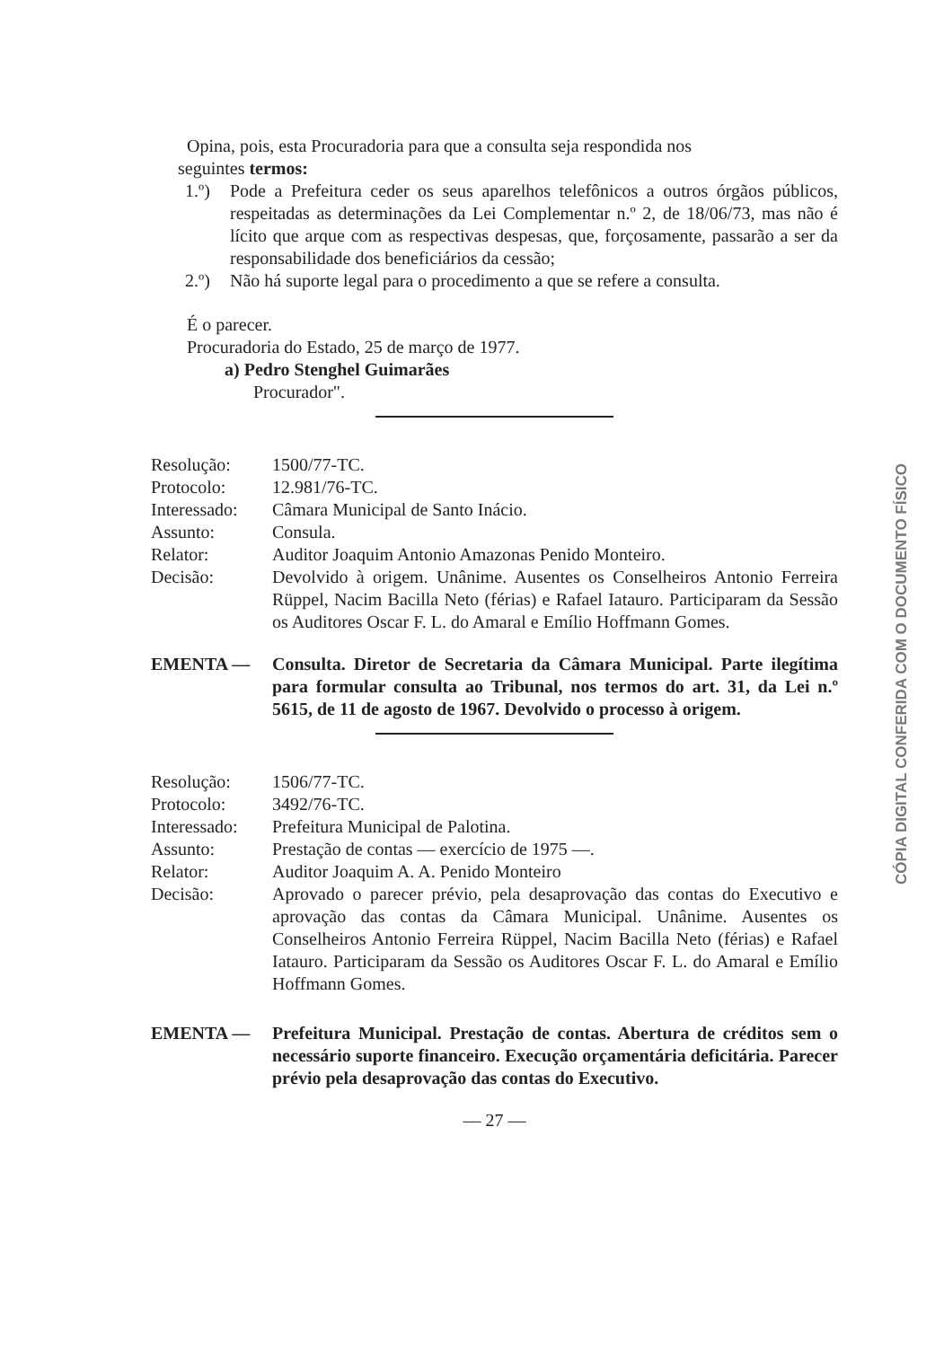Opina, pois, esta Procuradoria para que a consulta seja respondida nos
seguintes termos:
1.º) Pode a Prefeitura ceder os seus aparelhos telefônicos a outros órgãos públicos, respeitadas as determinações da Lei Complementar n.º 2, de 18/06/73, mas não é lícito que arque com as respectivas despesas, que, forçosamente, passarão a ser da responsabilidade dos beneficiários da cessão;
2.º) Não há suporte legal para o procedimento a que se refere a consulta.
É o parecer.
Procuradoria do Estado, 25 de março de 1977.
a) Pedro Stenghel Guimarães
Procurador".
| Resolução: | 1500/77-TC. |
| Protocolo: | 12.981/76-TC. |
| Interessado: | Câmara Municipal de Santo Inácio. |
| Assunto: | Consula. |
| Relator: | Auditor Joaquim Antonio Amazonas Penido Monteiro. |
| Decisão: | Devolvido à origem. Unânime. Ausentes os Conselheiros Antonio Ferreira Rüppel, Nacim Bacilla Neto (férias) e Rafael Iatauro. Participaram da Sessão os Auditores Oscar F. L. do Amaral e Emílio Hoffmann Gomes. |
EMENTA — Consulta. Diretor de Secretaria da Câmara Municipal. Parte ilegítima para formular consulta ao Tribunal, nos termos do art. 31, da Lei n.º 5615, de 11 de agosto de 1967. Devolvido o processo à origem.
| Resolução: | 1506/77-TC. |
| Protocolo: | 3492/76-TC. |
| Interessado: | Prefeitura Municipal de Palotina. |
| Assunto: | Prestação de contas — exercício de 1975 —. |
| Relator: | Auditor Joaquim A. A. Penido Monteiro |
| Decisão: | Aprovado o parecer prévio, pela desaprovação das contas do Executivo e aprovação das contas da Câmara Municipal. Unânime. Ausentes os Conselheiros Antonio Ferreira Rüppel, Nacim Bacilla Neto (férias) e Rafael Iatauro. Participaram da Sessão os Auditores Oscar F. L. do Amaral e Emílio Hoffmann Gomes. |
EMENTA — Prefeitura Municipal. Prestação de contas. Abertura de créditos sem o necessário suporte financeiro. Execução orçamentária deficitária. Parecer prévio pela desaprovação das contas do Executivo.
— 27 —
CÓPIA DIGITAL CONFERIDA COM O DOCUMENTO FÍSICO